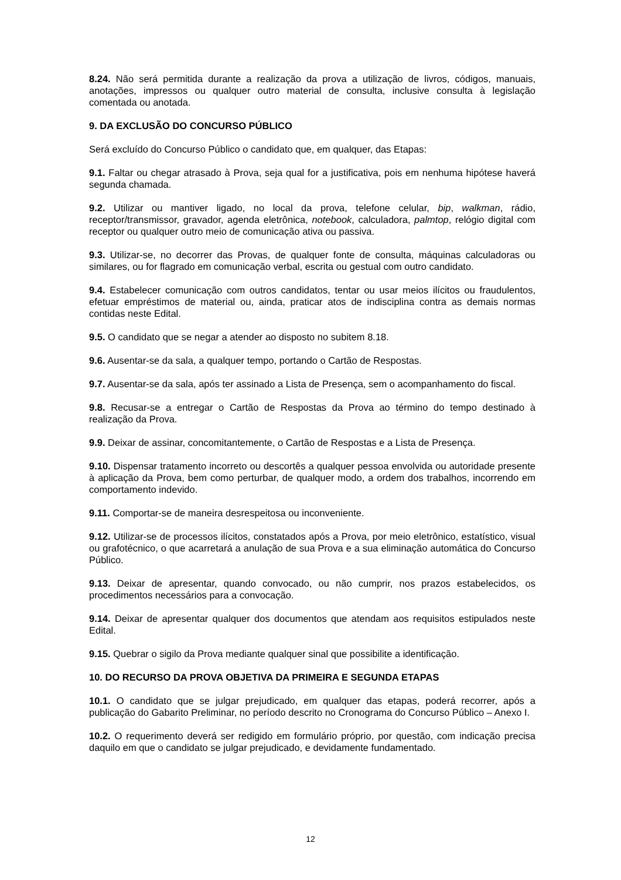8.24. Não será permitida durante a realização da prova a utilização de livros, códigos, manuais, anotações, impressos ou qualquer outro material de consulta, inclusive consulta à legislação comentada ou anotada.
9. DA EXCLUSÃO DO CONCURSO PÚBLICO
Será excluído do Concurso Público o candidato que, em qualquer, das Etapas:
9.1. Faltar ou chegar atrasado à Prova, seja qual for a justificativa, pois em nenhuma hipótese haverá segunda chamada.
9.2. Utilizar ou mantiver ligado, no local da prova, telefone celular, bip, walkman, rádio, receptor/transmissor, gravador, agenda eletrônica, notebook, calculadora, palmtop, relógio digital com receptor ou qualquer outro meio de comunicação ativa ou passiva.
9.3. Utilizar-se, no decorrer das Provas, de qualquer fonte de consulta, máquinas calculadoras ou similares, ou for flagrado em comunicação verbal, escrita ou gestual com outro candidato.
9.4. Estabelecer comunicação com outros candidatos, tentar ou usar meios ilícitos ou fraudulentos, efetuar empréstimos de material ou, ainda, praticar atos de indisciplina contra as demais normas contidas neste Edital.
9.5. O candidato que se negar a atender ao disposto no subitem 8.18.
9.6. Ausentar-se da sala, a qualquer tempo, portando o Cartão de Respostas.
9.7. Ausentar-se da sala, após ter assinado a Lista de Presença, sem o acompanhamento do fiscal.
9.8. Recusar-se a entregar o Cartão de Respostas da Prova ao término do tempo destinado à realização da Prova.
9.9. Deixar de assinar, concomitantemente, o Cartão de Respostas e a Lista de Presença.
9.10. Dispensar tratamento incorreto ou descortês a qualquer pessoa envolvida ou autoridade presente à aplicação da Prova, bem como perturbar, de qualquer modo, a ordem dos trabalhos, incorrendo em comportamento indevido.
9.11. Comportar-se de maneira desrespeitosa ou inconveniente.
9.12. Utilizar-se de processos ilícitos, constatados após a Prova, por meio eletrônico, estatístico, visual ou grafotécnico, o que acarretará a anulação de sua Prova e a sua eliminação automática do Concurso Público.
9.13. Deixar de apresentar, quando convocado, ou não cumprir, nos prazos estabelecidos, os procedimentos necessários para a convocação.
9.14. Deixar de apresentar qualquer dos documentos que atendam aos requisitos estipulados neste Edital.
9.15. Quebrar o sigilo da Prova mediante qualquer sinal que possibilite a identificação.
10. DO RECURSO DA PROVA OBJETIVA DA PRIMEIRA E SEGUNDA ETAPAS
10.1. O candidato que se julgar prejudicado, em qualquer das etapas, poderá recorrer, após a publicação do Gabarito Preliminar, no período descrito no Cronograma do Concurso Público – Anexo I.
10.2. O requerimento deverá ser redigido em formulário próprio, por questão, com indicação precisa daquilo em que o candidato se julgar prejudicado, e devidamente fundamentado.
12